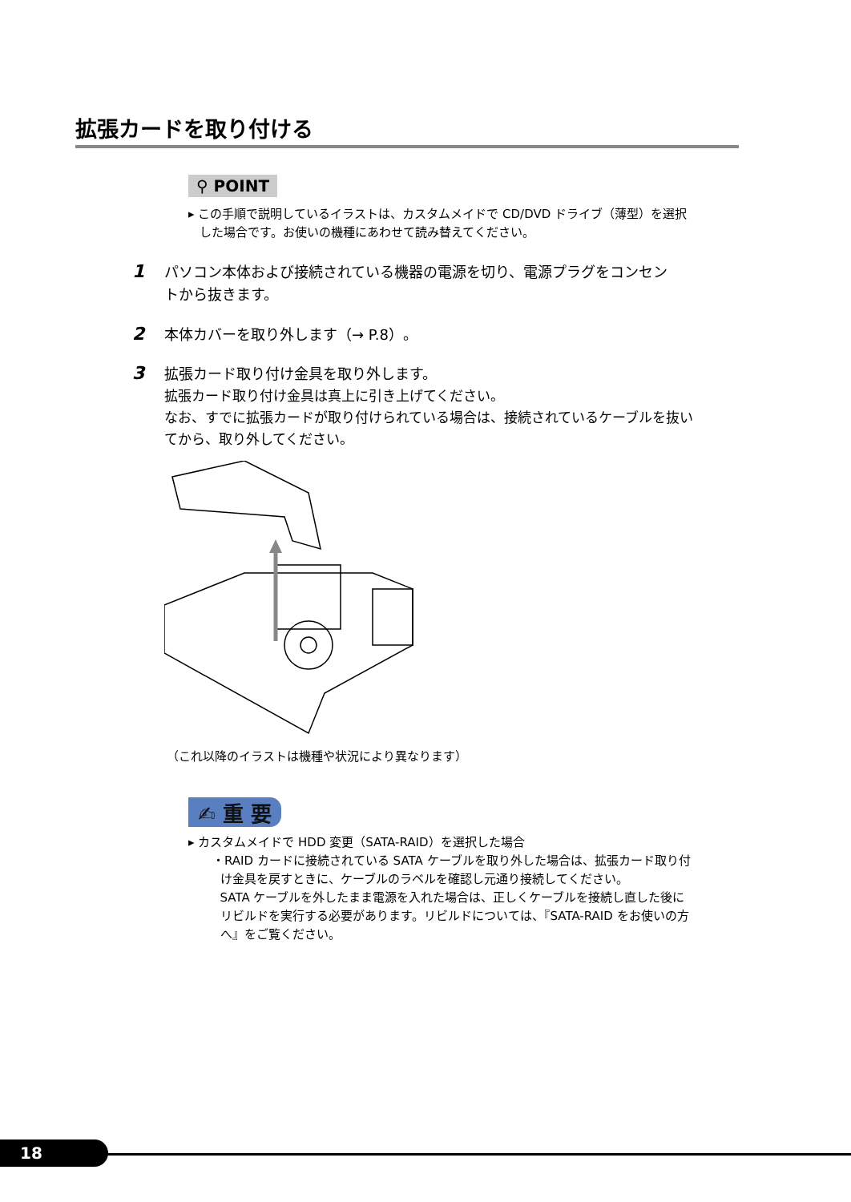拡張カードを取り付ける
⚲ POINT
▸ この手順で説明しているイラストは、カスタムメイドで CD/DVD ドライブ（薄型）を選択
した場合です。お使いの機種にあわせて読み替えてください。
1 パソコン本体および接続されている機器の電源を切り、電源プラグをコンセン
トから抜きます。
2 本体カバーを取り外します（→ P.8）。
3 拡張カード取り付け金具を取り外します。
拡張カード取り付け金具は真上に引き上げてください。
なお、すでに拡張カードが取り付けられている場合は、接続されているケーブルを抜い
てから、取り外してください。
（これ以降のイラストは機種や状況により異なります）
✍ 重 要
▸ カスタムメイドで HDD 変更（SATA-RAID）を選択した場合
・RAID カードに接続されている SATA ケーブルを取り外した場合は、拡張カード取り付
け金具を戻すときに、ケーブルのラベルを確認し元通り接続してください。
SATA ケーブルを外したまま電源を入れた場合は、正しくケーブルを接続し直した後に
リビルドを実行する必要があります。リビルドについては、『SATA-RAID をお使いの方
へ』をご覧ください。
18